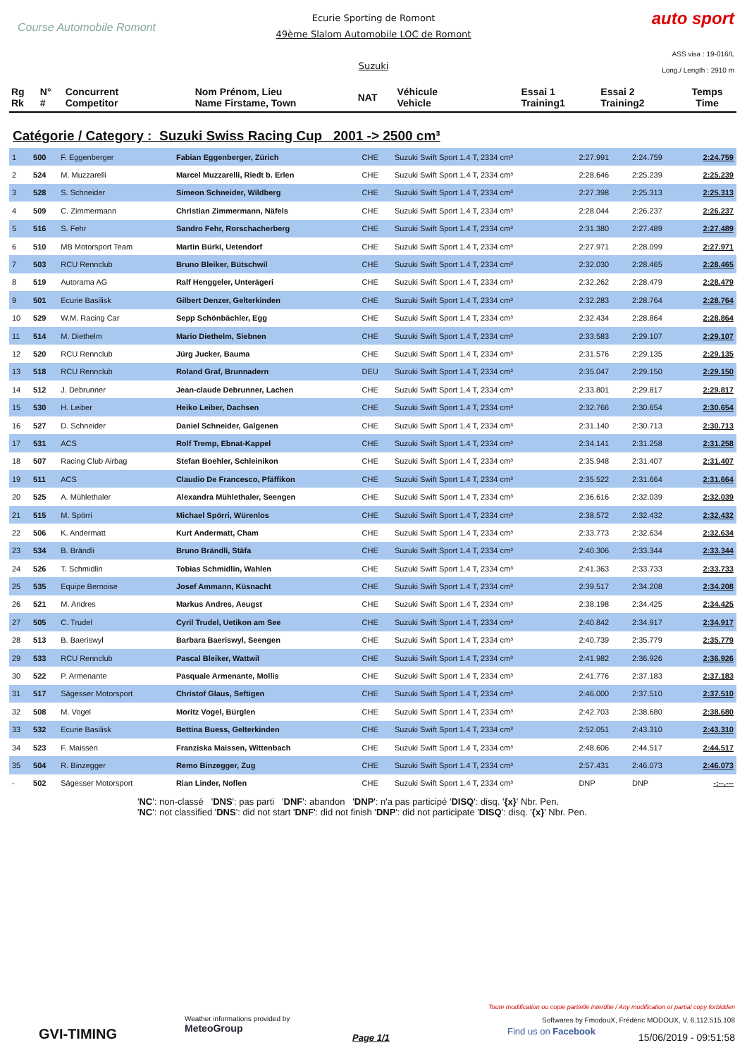Course Automobile Romont
Ecurie Sporting de Romont
49ème Slalom Automobile LOC de Romont
Suzuki
auto sport
ASS visa : 19-016/L
Long./ Length : 2910 m
| Rg Rk | N° # | Concurrent Competitor | Nom Prénom, Lieu Name Firstame, Town | NAT | Véhicule Vehicle | Essai 1 Training1 | Essai 2 Training2 | Temps Time |
| --- | --- | --- | --- | --- | --- | --- | --- | --- |
Catégorie / Category : Suzuki Swiss Racing Cup 2001 -> 2500 cm³
| 1 | 500 | F. Eggenberger | Fabian Eggenberger, Zürich | CHE | Suzuki Swift Sport 1.4 T, 2334 cm³ | 2:27.991 | 2:24.759 | 2:24.759 |
| 2 | 524 | M. Muzzarelli | Marcel Muzzarelli, Riedt b. Erlen | CHE | Suzuki Swift Sport 1.4 T, 2334 cm³ | 2:28.646 | 2:25.239 | 2:25.239 |
| 3 | 528 | S. Schneider | Simeon Schneider, Wildberg | CHE | Suzuki Swift Sport 1.4 T, 2334 cm³ | 2:27.398 | 2:25.313 | 2:25.313 |
| 4 | 509 | C. Zimmermann | Christian Zimmermann, Näfels | CHE | Suzuki Swift Sport 1.4 T, 2334 cm³ | 2:28.044 | 2:26.237 | 2:26.237 |
| 5 | 516 | S. Fehr | Sandro Fehr, Rorschacherberg | CHE | Suzuki Swift Sport 1.4 T, 2334 cm³ | 2:31.380 | 2:27.489 | 2:27.489 |
| 6 | 510 | MB Motorsport Team | Martin Bürki, Uetendorf | CHE | Suzuki Swift Sport 1.4 T, 2334 cm³ | 2:27.971 | 2:28.099 | 2:27.971 |
| 7 | 503 | RCU Rennclub | Bruno Bleiker, Bütschwil | CHE | Suzuki Swift Sport 1.4 T, 2334 cm³ | 2:32.030 | 2:28.465 | 2:28.465 |
| 8 | 519 | Autorama AG | Ralf Henggeler, Unterägeri | CHE | Suzuki Swift Sport 1.4 T, 2334 cm³ | 2:32.262 | 2:28.479 | 2:28.479 |
| 9 | 501 | Ecurie Basilisk | Gilbert Denzer, Gelterkinden | CHE | Suzuki Swift Sport 1.4 T, 2334 cm³ | 2:32.283 | 2:28.764 | 2:28.764 |
| 10 | 529 | W.M. Racing Car | Sepp Schönbächler, Egg | CHE | Suzuki Swift Sport 1.4 T, 2334 cm³ | 2:32.434 | 2:28.864 | 2:28.864 |
| 11 | 514 | M. Diethelm | Mario Diethelm, Siebnen | CHE | Suzuki Swift Sport 1.4 T, 2334 cm³ | 2:33.583 | 2:29.107 | 2:29.107 |
| 12 | 520 | RCU Rennclub | Jürg Jucker, Bauma | CHE | Suzuki Swift Sport 1.4 T, 2334 cm³ | 2:31.576 | 2:29.135 | 2:29.135 |
| 13 | 518 | RCU Rennclub | Roland Graf, Brunnadern | DEU | Suzuki Swift Sport 1.4 T, 2334 cm³ | 2:35.047 | 2:29.150 | 2:29.150 |
| 14 | 512 | J. Debrunner | Jean-claude Debrunner, Lachen | CHE | Suzuki Swift Sport 1.4 T, 2334 cm³ | 2:33.801 | 2:29.817 | 2:29.817 |
| 15 | 530 | H. Leiber | Heiko Leiber, Dachsen | CHE | Suzuki Swift Sport 1.4 T, 2334 cm³ | 2:32.766 | 2:30.654 | 2:30.654 |
| 16 | 527 | D. Schneider | Daniel Schneider, Galgenen | CHE | Suzuki Swift Sport 1.4 T, 2334 cm³ | 2:31.140 | 2:30.713 | 2:30.713 |
| 17 | 531 | ACS | Rolf Tremp, Ebnat-Kappel | CHE | Suzuki Swift Sport 1.4 T, 2334 cm³ | 2:34.141 | 2:31.258 | 2:31.258 |
| 18 | 507 | Racing Club Airbag | Stefan Boehler, Schleinikon | CHE | Suzuki Swift Sport 1.4 T, 2334 cm³ | 2:35.948 | 2:31.407 | 2:31.407 |
| 19 | 511 | ACS | Claudio De Francesco, Pfäffikon | CHE | Suzuki Swift Sport 1.4 T, 2334 cm³ | 2:35.522 | 2:31.664 | 2:31.664 |
| 20 | 525 | A. Mühlethaler | Alexandra Mühlethaler, Seengen | CHE | Suzuki Swift Sport 1.4 T, 2334 cm³ | 2:36.616 | 2:32.039 | 2:32.039 |
| 21 | 515 | M. Spörri | Michael Spörri, Würenlos | CHE | Suzuki Swift Sport 1.4 T, 2334 cm³ | 2:38.572 | 2:32.432 | 2:32.432 |
| 22 | 506 | K. Andermatt | Kurt Andermatt, Cham | CHE | Suzuki Swift Sport 1.4 T, 2334 cm³ | 2:33.773 | 2:32.634 | 2:32.634 |
| 23 | 534 | B. Brändli | Bruno Brändli, Stäfa | CHE | Suzuki Swift Sport 1.4 T, 2334 cm³ | 2:40.306 | 2:33.344 | 2:33.344 |
| 24 | 526 | T. Schmidlin | Tobias Schmidlin, Wahlen | CHE | Suzuki Swift Sport 1.4 T, 2334 cm³ | 2:41.363 | 2:33.733 | 2:33.733 |
| 25 | 535 | Equipe Bernoise | Josef Ammann, Küsnacht | CHE | Suzuki Swift Sport 1.4 T, 2334 cm³ | 2:39.517 | 2:34.208 | 2:34.208 |
| 26 | 521 | M. Andres | Markus Andres, Aeugst | CHE | Suzuki Swift Sport 1.4 T, 2334 cm³ | 2:38.198 | 2:34.425 | 2:34.425 |
| 27 | 505 | C. Trudel | Cyril Trudel, Uetikon am See | CHE | Suzuki Swift Sport 1.4 T, 2334 cm³ | 2:40.842 | 2:34.917 | 2:34.917 |
| 28 | 513 | B. Baeriswyl | Barbara Baeriswyl, Seengen | CHE | Suzuki Swift Sport 1.4 T, 2334 cm³ | 2:40.739 | 2:35.779 | 2:35.779 |
| 29 | 533 | RCU Rennclub | Pascal Bleiker, Wattwil | CHE | Suzuki Swift Sport 1.4 T, 2334 cm³ | 2:41.982 | 2:36.926 | 2:36.926 |
| 30 | 522 | P. Armenante | Pasquale Armenante, Mollis | CHE | Suzuki Swift Sport 1.4 T, 2334 cm³ | 2:41.776 | 2:37.183 | 2:37.183 |
| 31 | 517 | Sägesser Motorsport | Christof Glaus, Seftigen | CHE | Suzuki Swift Sport 1.4 T, 2334 cm³ | 2:46.000 | 2:37.510 | 2:37.510 |
| 32 | 508 | M. Vogel | Moritz Vogel, Bürglen | CHE | Suzuki Swift Sport 1.4 T, 2334 cm³ | 2:42.703 | 2:38.680 | 2:38.680 |
| 33 | 532 | Ecurie Basilisk | Bettina Buess, Gelterkinden | CHE | Suzuki Swift Sport 1.4 T, 2334 cm³ | 2:52.051 | 2:43.310 | 2:43.310 |
| 34 | 523 | F. Maissen | Franziska Maissen, Wittenbach | CHE | Suzuki Swift Sport 1.4 T, 2334 cm³ | 2:48.606 | 2:44.517 | 2:44.517 |
| 35 | 504 | R. Binzegger | Remo Binzegger, Zug | CHE | Suzuki Swift Sport 1.4 T, 2334 cm³ | 2:57.431 | 2:46.073 | 2:46.073 |
| - | 502 | Sägesser Motorsport | Rian Linder, Noflen | CHE | Suzuki Swift Sport 1.4 T, 2334 cm³ | DNP | DNP | -:--.--- |
'NC': non-classé 'DNS': pas parti 'DNF': abandon 'DNP': n'a pas participé 'DISQ': disq. '{x}' Nbr. Pen.
'NC': not classified 'DNS': did not start 'DNF': did not finish 'DNP': did not participate 'DISQ': disq. '{x}' Nbr. Pen.
GVI-TIMING
Weather informations provided by
MeteoGroup
Page 1/1
Toute modification ou copie partielle interdite / Any modification or partial copy forbidden
Softwares by FmodouX, Frédéric MODOUX, V. 6.112.515.108
Find us on Facebook
15/06/2019 - 09:51:58